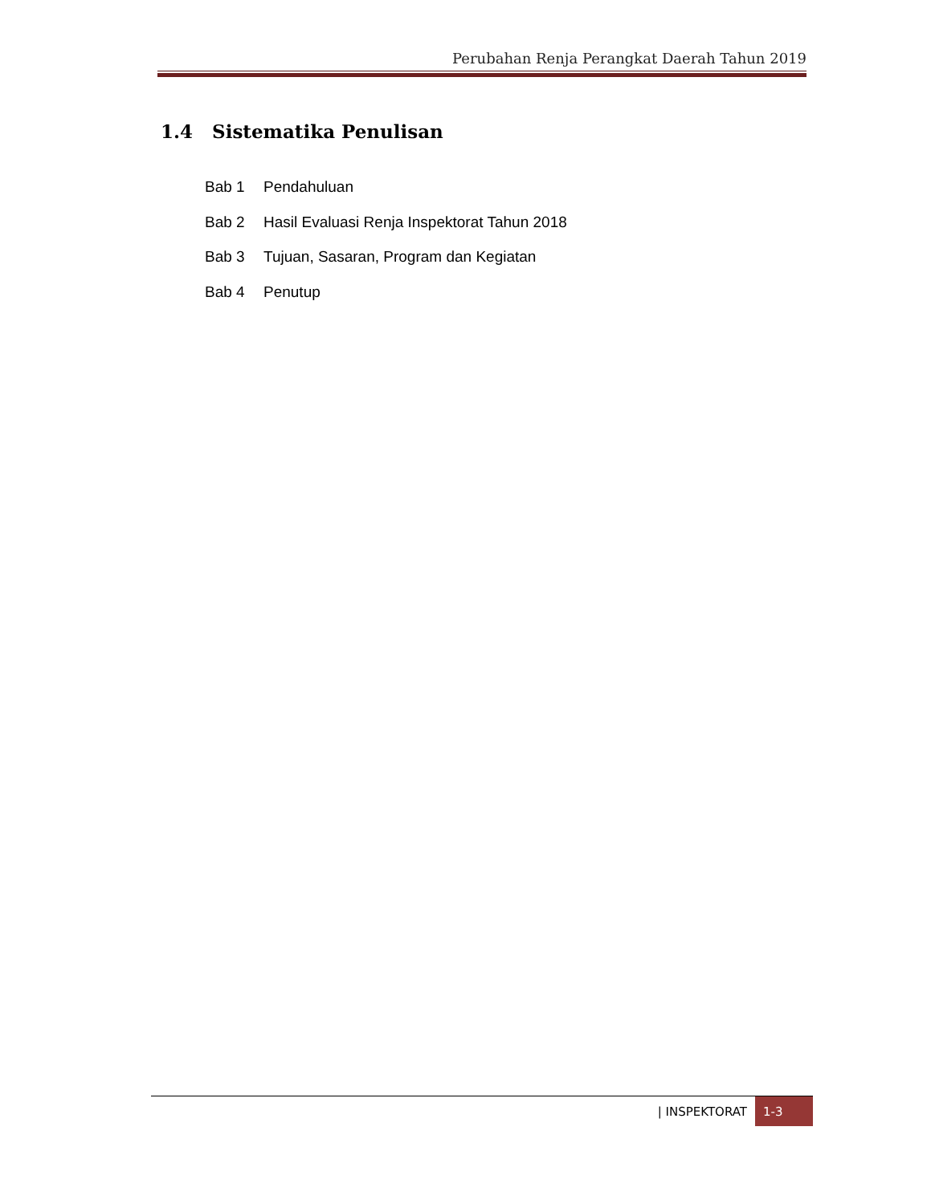Perubahan Renja Perangkat Daerah Tahun 2019
1.4 Sistematika Penulisan
Bab 1 Pendahuluan
Bab 2 Hasil Evaluasi Renja Inspektorat Tahun 2018
Bab 3 Tujuan, Sasaran, Program dan Kegiatan
Bab 4 Penutup
| INSPEKTORAT 1-3